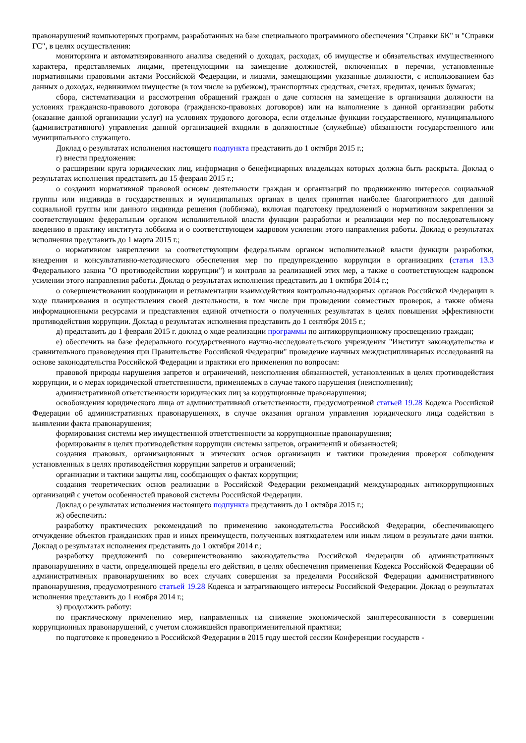правонарушений компьютерных программ, разработанных на базе специального программного обеспечения "Справки БК" и "Справки ГС", в целях осуществления:
мониторинга и автоматизированного анализа сведений о доходах, расходах, об имуществе и обязательствах имущественного характера, представляемых лицами, претендующими на замещение должностей, включенных в перечни, установленные нормативными правовыми актами Российской Федерации, и лицами, замещающими указанные должности, с использованием баз данных о доходах, недвижимом имуществе (в том числе за рубежом), транспортных средствах, счетах, кредитах, ценных бумагах;
сбора, систематизации и рассмотрения обращений граждан о даче согласия на замещение в организации должности на условиях гражданско-правового договора (гражданско-правовых договоров) или на выполнение в данной организации работы (оказание данной организации услуг) на условиях трудового договора, если отдельные функции государственного, муниципального (административного) управления данной организацией входили в должностные (служебные) обязанности государственного или муниципального служащего.
Доклад о результатах исполнения настоящего подпункта представить до 1 октября 2015 г.;
г) внести предложения:
о расширении круга юридических лиц, информация о бенефициарных владельцах которых должна быть раскрыта. Доклад о результатах исполнения представить до 15 февраля 2015 г.;
о создании нормативной правовой основы деятельности граждан и организаций по продвижению интересов социальной группы или индивида в государственных и муниципальных органах в целях принятия наиболее благоприятного для данной социальной группы или данного индивида решения (лоббизма), включая подготовку предложений о нормативном закреплении за соответствующим федеральным органом исполнительной власти функции разработки и реализации мер по последовательному введению в практику института лоббизма и о соответствующем кадровом усилении этого направления работы. Доклад о результатах исполнения представить до 1 марта 2015 г.;
о нормативном закреплении за соответствующим федеральным органом исполнительной власти функции разработки, внедрения и консультативно-методического обеспечения мер по предупреждению коррупции в организациях (статья 13.3 Федерального закона "О противодействии коррупции") и контроля за реализацией этих мер, а также о соответствующем кадровом усилении этого направления работы. Доклад о результатах исполнения представить до 1 октября 2014 г.;
о совершенствовании координации и регламентации взаимодействия контрольно-надзорных органов Российской Федерации в ходе планирования и осуществления своей деятельности, в том числе при проведении совместных проверок, а также обмена информационными ресурсами и представления единой отчетности о полученных результатах в целях повышения эффективности противодействия коррупции. Доклад о результатах исполнения представить до 1 сентября 2015 г.;
д) представить до 1 февраля 2015 г. доклад о ходе реализации программы по антикоррупционному просвещению граждан;
е) обеспечить на базе федерального государственного научно-исследовательского учреждения "Институт законодательства и сравнительного правоведения при Правительстве Российской Федерации" проведение научных междисциплинарных исследований на основе законодательства Российской Федерации и практики его применения по вопросам:
правовой природы нарушения запретов и ограничений, неисполнения обязанностей, установленных в целях противодействия коррупции, и о мерах юридической ответственности, применяемых в случае такого нарушения (неисполнения);
административной ответственности юридических лиц за коррупционные правонарушения;
освобождения юридического лица от административной ответственности, предусмотренной статьей 19.28 Кодекса Российской Федерации об административных правонарушениях, в случае оказания органом управления юридического лица содействия в выявлении факта правонарушения;
формирования системы мер имущественной ответственности за коррупционные правонарушения;
формирования в целях противодействия коррупции системы запретов, ограничений и обязанностей;
создания правовых, организационных и этических основ организации и тактики проведения проверок соблюдения установленных в целях противодействия коррупции запретов и ограничений;
организации и тактики защиты лиц, сообщающих о фактах коррупции;
создания теоретических основ реализации в Российской Федерации рекомендаций международных антикоррупционных организаций с учетом особенностей правовой системы Российской Федерации.
Доклад о результатах исполнения настоящего подпункта представить до 1 октября 2015 г.;
ж) обеспечить:
разработку практических рекомендаций по применению законодательства Российской Федерации, обеспечивающего отчуждение объектов гражданских прав и иных преимуществ, полученных взяткодателем или иным лицом в результате дачи взятки. Доклад о результатах исполнения представить до 1 октября 2014 г.;
разработку предложений по совершенствованию законодательства Российской Федерации об административных правонарушениях в части, определяющей пределы его действия, в целях обеспечения применения Кодекса Российской Федерации об административных правонарушениях во всех случаях совершения за пределами Российской Федерации административного правонарушения, предусмотренного статьей 19.28 Кодекса и затрагивающего интересы Российской Федерации. Доклад о результатах исполнения представить до 1 ноября 2014 г.;
з) продолжить работу:
по практическому применению мер, направленных на снижение экономической заинтересованности в совершении коррупционных правонарушений, с учетом сложившейся правоприменительной практики;
по подготовке к проведению в Российской Федерации в 2015 году шестой сессии Конференции государств -